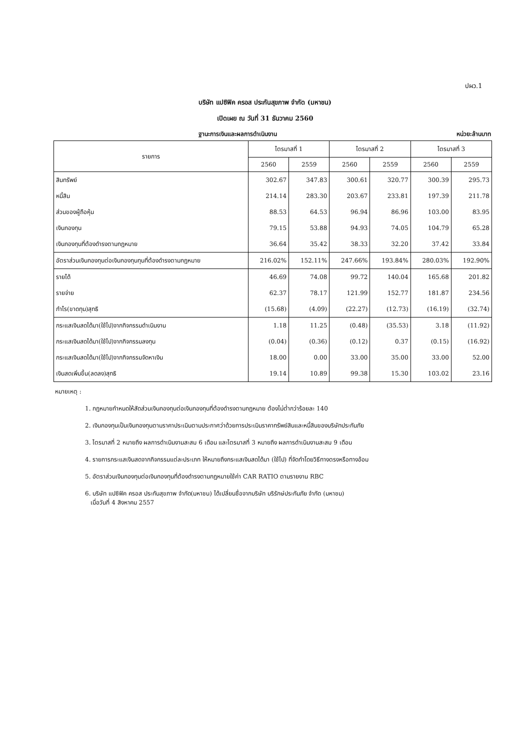ปผว.1
บริษัท แปซิฟิค ครอส ประกันสุขภาพ จำกัด (มหาชน)
เปิดเผย ณ วันที่ 31 ธันวาคม 2560
ฐานะการเงินและผลการดำเนินงาน หน่วย:ล้านบาท
| รายการ | ไตรมาสที่ 1 | | ไตรมาสที่ 2 | | ไตรมาสที่ 3 | |
| --- | --- | --- | --- | --- | --- | --- |
| | 2560 | 2559 | 2560 | 2559 | 2560 | 2559 |
| สินทรัพย์ | 302.67 | 347.83 | 300.61 | 320.77 | 300.39 | 295.73 |
| หนี้สิน | 214.14 | 283.30 | 203.67 | 233.81 | 197.39 | 211.78 |
| ส่วนของผู้ถือหุ้น | 88.53 | 64.53 | 96.94 | 86.96 | 103.00 | 83.95 |
| เงินกองทุน | 79.15 | 53.88 | 94.93 | 74.05 | 104.79 | 65.28 |
| เงินกองทุนที่ต้องดำรงตามกฎหมาย | 36.64 | 35.42 | 38.33 | 32.20 | 37.42 | 33.84 |
| อัตราส่วนเงินกองทุนต่อเงินกองทุนทุนที่ต้องดำรงตามกฎหมาย | 216.02% | 152.11% | 247.66% | 193.84% | 280.03% | 192.90% |
| รายได้ | 46.69 | 74.08 | 99.72 | 140.04 | 165.68 | 201.82 |
| รายจ่าย | 62.37 | 78.17 | 121.99 | 152.77 | 181.87 | 234.56 |
| กำไร(ขาดทุน)สุทธิ | (15.68) | (4.09) | (22.27) | (12.73) | (16.19) | (32.74) |
| กระแสเงินสดได้มา(ใช้ไป)จากกิจกรรมดำเนินงาน | 1.18 | 11.25 | (0.48) | (35.53) | 3.18 | (11.92) |
| กระแสเงินสดได้มา(ใช้ไป)จากกิจกรรมลงทุน | (0.04) | (0.36) | (0.12) | 0.37 | (0.15) | (16.92) |
| กระแสเงินสดได้มา(ใช้ไป)จากกิจกรรมจัดหาเงิน | 18.00 | 0.00 | 33.00 | 35.00 | 33.00 | 52.00 |
| เงินสดเพิ่มขึ้น(ลดลง)สุทธิ | 19.14 | 10.89 | 99.38 | 15.30 | 103.02 | 23.16 |
หมายเหตุ :
1. กฎหมายกำหนดให้สัดส่วนเงินกองทุนต่อเงินกองทุนที่ต้องดำรงตามกฎหมาย ต้องไม่ต่ำกว่าร้อยละ 140
2. เงินกองทุนเป็นเงินกองทุนตามราคาประเมินตามประกาศว่าด้วยการประเมินราคาทรัพย์สินและหนี้สินของบริษัทประกันภัย
3. ไตรมาสที่ 2 หมายถึง ผลการดำเนินงานสะสม 6 เดือน และไตรมาสที่ 3 หมายถึง ผลการดำเนินงานสะสม 9 เดือน
4. รายการกระแสเงินสดจากกิจกรรมแต่ละประเภท ให้หมายถึงกระแสเงินสดได้มา (ใช้ไป) ที่จัดทำโดยวิธีทางตรงหรือทางอ้อม
5. อัตราส่วนเงินกองทุนต่อเงินกองทุนที่ต้องดำรงตามกฎหมายใช้ค่า CAR RATIO ตามรายงาน RBC
6. บริษัท แปซิฟิค ครอส ประกันสุขภาพ จำกัด(มหาชน) ได้เปลี่ยนชื่อจากบริษัท บริรักษ์ประกันภัย จำกัด (มหาชน)
เมื่อวันที่ 4 สิงหาคม 2557